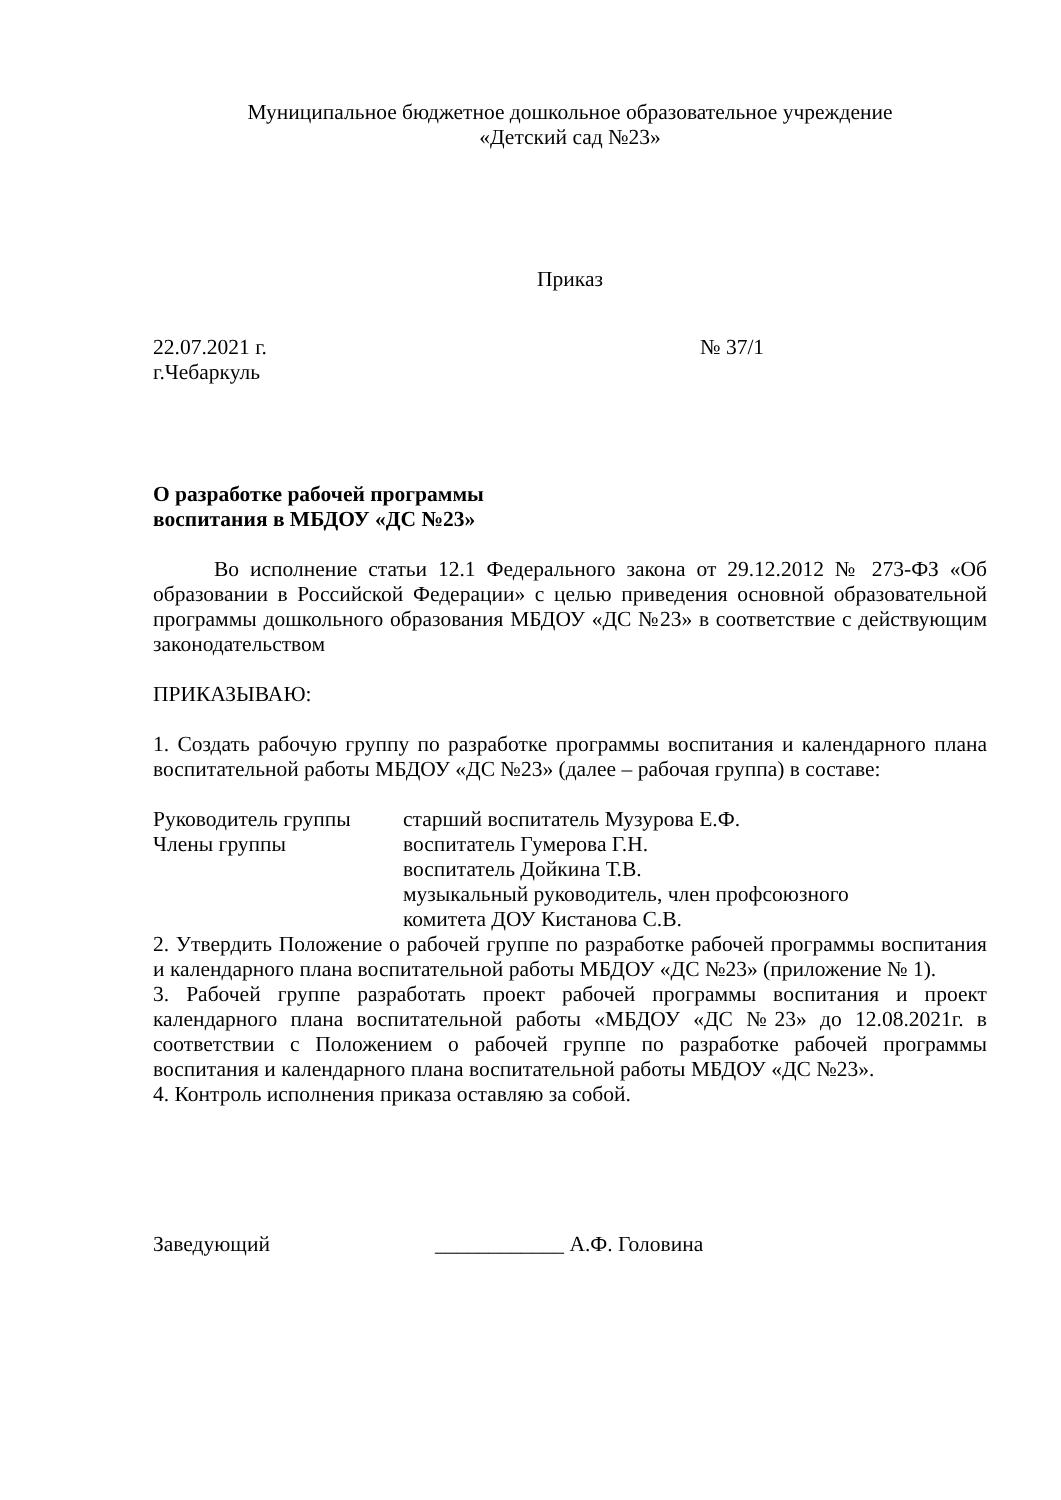Муниципальное бюджетное дошкольное образовательное учреждение
«Детский сад №23»
Приказ
22.07.2021 г. № 37/1
г.Чебаркуль
О разработке рабочей программы
воспитания в МБДОУ «ДС №23»
Во исполнение статьи 12.1 Федерального закона от 29.12.2012 № 273-ФЗ «Об образовании в Российской Федерации» с целью приведения основной образовательной программы дошкольного образования МБДОУ «ДС №23» в соответствие с действующим законодательством
ПРИКАЗЫВАЮ:
1. Создать рабочую группу по разработке программы воспитания и календарного плана воспитательной работы МБДОУ «ДС №23» (далее – рабочая группа) в составе:
Руководитель группы старший воспитатель Музурова Е.Ф.
Члены группы воспитатель Гумерова Г.Н.
воспитатель Дойкина Т.В.
музыкальный руководитель, член профсоюзного
комитета ДОУ Кистанова С.В.
2. Утвердить Положение о рабочей группе по разработке рабочей программы воспитания и календарного плана воспитательной работы МБДОУ «ДС №23» (приложение № 1).
3. Рабочей группе разработать проект рабочей программы воспитания и проект календарного плана воспитательной работы «МБДОУ «ДС №23» до 12.08.2021г. в соответствии с Положением о рабочей группе по разработке рабочей программы воспитания и календарного плана воспитательной работы МБДОУ «ДС №23».
4. Контроль исполнения приказа оставляю за собой.
Заведующий ____________ А.Ф. Головина